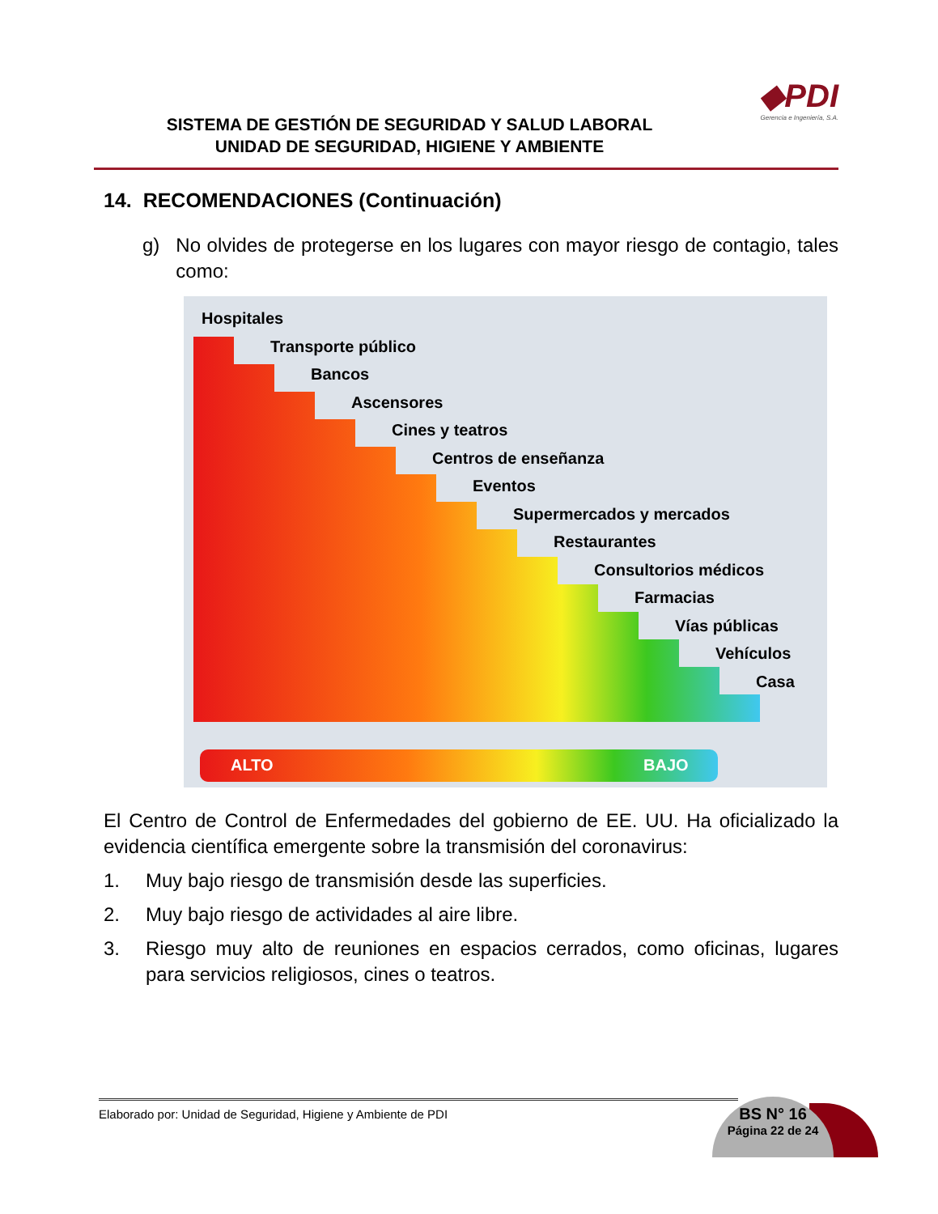SISTEMA DE GESTIÓN DE SEGURIDAD Y SALUD LABORAL
UNIDAD DE SEGURIDAD, HIGIENE Y AMBIENTE
◆PDI
Gerencia e Ingeniería, S.A.
14. RECOMENDACIONES (Continuación)
g) No olvides de protegerse en los lugares con mayor riesgo de contagio, tales como:
Hospitales
Transporte público
Bancos
Ascensores
Cines y teatros
Centros de enseñanza
Eventos
Supermercados y mercados
Restaurantes
Consultorios médicos
Farmacias
Vías públicas
Vehículos
Casa
ALTO BAJO
El Centro de Control de Enfermedades del gobierno de EE. UU. Ha oficializado la evidencia científica emergente sobre la transmisión del coronavirus:
1. Muy bajo riesgo de transmisión desde las superficies.
2. Muy bajo riesgo de actividades al aire libre.
3. Riesgo muy alto de reuniones en espacios cerrados, como oficinas, lugares para servicios religiosos, cines o teatros.
Elaborado por: Unidad de Seguridad, Higiene y Ambiente de PDI
BS N° 16
Página 22 de 24